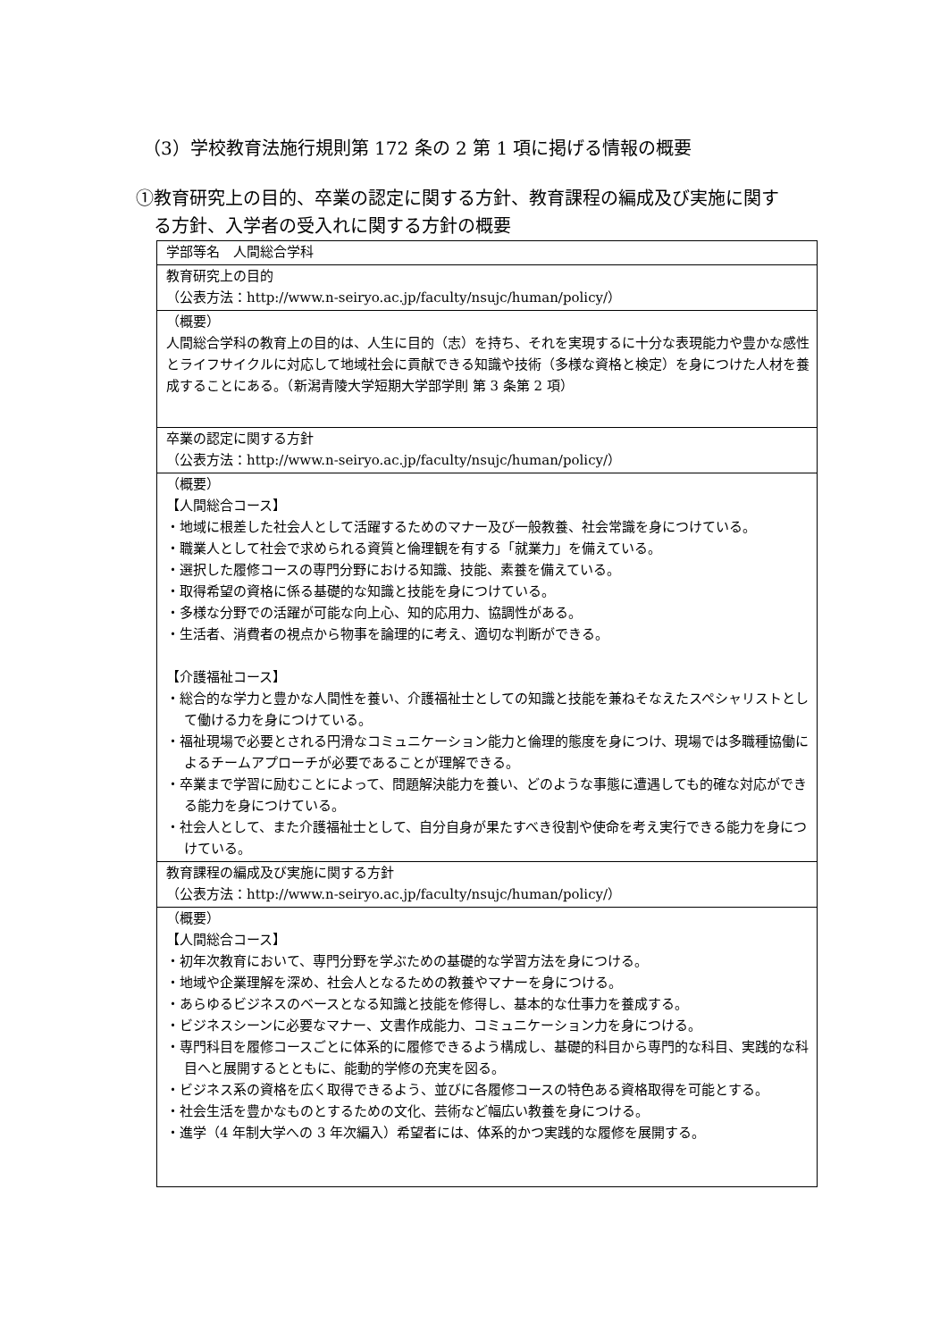（3）学校教育法施行規則第 172 条の 2 第 1 項に掲げる情報の概要
①教育研究上の目的、卒業の認定に関する方針、教育課程の編成及び実施に関す
る方針、入学者の受入れに関する方針の概要
| 学部等名 人間総合学科 |
| 教育研究上の目的 （公表方法：http://www.n-seiryo.ac.jp/faculty/nsujc/human/policy/） |
| （概要） 人間総合学科の教育上の目的は、人生に目的（志）を持ち、それを実現するに十分な表現能力や豊かな感性とライフサイクルに対応して地域社会に貢献できる知識や技術（多様な資格と検定）を身につけた人材を養成することにある。（新潟青陵大学短期大学部学則 第 3 条第 2 項） |
| 卒業の認定に関する方針 （公表方法：http://www.n-seiryo.ac.jp/faculty/nsujc/human/policy/） |
| （概要） 【人間総合コース】 ・地域に根差した社会人として活躍するためのマナー及び一般教養、社会常識を身につけている。 ・職業人として社会で求められる資質と倫理観を有する「就業力」を備えている。 ・選択した履修コースの専門分野における知識、技能、素養を備えている。 ・取得希望の資格に係る基礎的な知識と技能を身につけている。 ・多様な分野での活躍が可能な向上心、知的応用力、協調性がある。 ・生活者、消費者の視点から物事を論理的に考え、適切な判断ができる。 【介護福祉コース】 ・総合的な学力と豊かな人間性を養い、介護福祉士としての知識と技能を兼ねそなえたスペシャリストとして働ける力を身につけている。 ・福祉現場で必要とされる円滑なコミュニケーション能力と倫理的態度を身につけ、現場では多職種協働によるチームアプローチが必要であることが理解できる。 ・卒業まで学習に励むことによって、問題解決能力を養い、どのような事態に遭遇しても的確な対応ができる能力を身につけている。 ・社会人として、また介護福祉士として、自分自身が果たすべき役割や使命を考え実行できる能力を身につけている。 |
| 教育課程の編成及び実施に関する方針 （公表方法：http://www.n-seiryo.ac.jp/faculty/nsujc/human/policy/） |
| （概要） 【人間総合コース】 ・初年次教育において、専門分野を学ぶための基礎的な学習方法を身につける。 ・地域や企業理解を深め、社会人となるための教養やマナーを身につける。 ・あらゆるビジネスのベースとなる知識と技能を修得し、基本的な仕事力を養成する。 ・ビジネスシーンに必要なマナー、文書作成能力、コミュニケーション力を身につける。 ・専門科目を履修コースごとに体系的に履修できるよう構成し、基礎的科目から専門的な科目、実践的な科目へと展開するとともに、能動的学修の充実を図る。 ・ビジネス系の資格を広く取得できるよう、並びに各履修コースの特色ある資格取得を可能とする。 ・社会生活を豊かなものとするための文化、芸術など幅広い教養を身につける。 ・進学（4 年制大学への 3 年次編入）希望者には、体系的かつ実践的な履修を展開する。 |